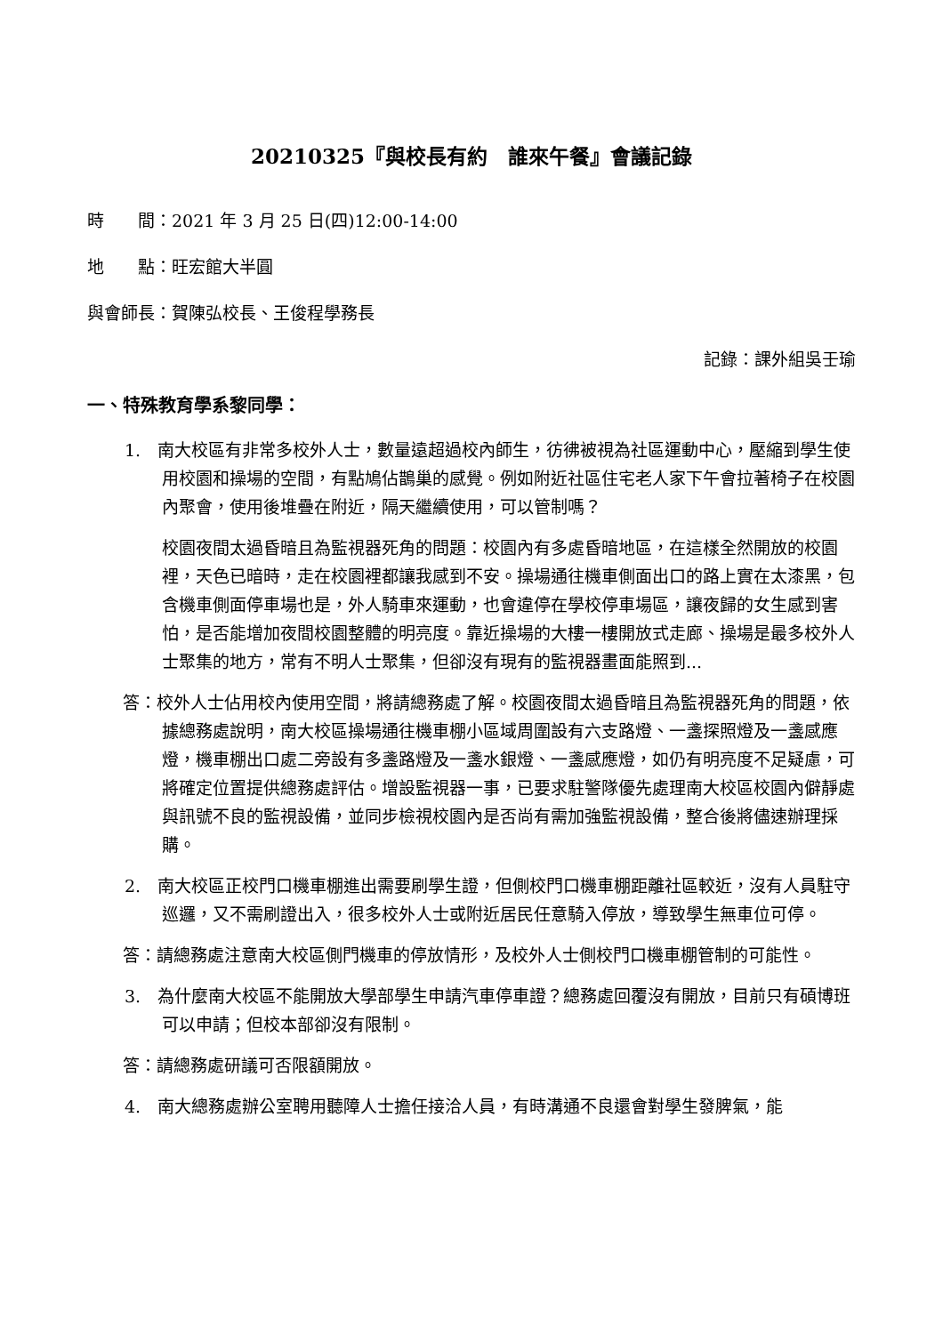20210325『與校長有約　誰來午餐』會議記錄
時　　間：2021 年 3 月 25 日(四)12:00-14:00
地　　點：旺宏館大半圓
與會師長：賀陳弘校長、王俊程學務長
記錄：課外組吳壬瑜
一、特殊教育學系黎同學：
1.　南大校區有非常多校外人士，數量遠超過校內師生，彷彿被視為社區運動中心，壓縮到學生使用校園和操場的空間，有點鳩佔鵲巢的感覺。例如附近社區住宅老人家下午會拉著椅子在校園內聚會，使用後堆疊在附近，隔天繼續使用，可以管制嗎？
校園夜間太過昏暗且為監視器死角的問題：校園內有多處昏暗地區，在這樣全然開放的校園裡，天色已暗時，走在校園裡都讓我感到不安。操場通往機車側面出口的路上實在太漆黑，包含機車側面停車場也是，外人騎車來運動，也會違停在學校停車場區，讓夜歸的女生感到害怕，是否能增加夜間校園整體的明亮度。靠近操場的大樓一樓開放式走廊、操場是最多校外人士聚集的地方，常有不明人士聚集，但卻沒有現有的監視器畫面能照到...
答：校外人士佔用校內使用空間，將請總務處了解。校園夜間太過昏暗且為監視器死角的問題，依據總務處說明，南大校區操場通往機車棚小區域周圍設有六支路燈、一盞探照燈及一盞感應燈，機車棚出口處二旁設有多盞路燈及一盞水銀燈、一盞感應燈，如仍有明亮度不足疑慮，可將確定位置提供總務處評估。增設監視器一事，已要求駐警隊優先處理南大校區校園內僻靜處與訊號不良的監視設備，並同步檢視校園內是否尚有需加強監視設備，整合後將儘速辦理採購。
2.　南大校區正校門口機車棚進出需要刷學生證，但側校門口機車棚距離社區較近，沒有人員駐守巡邏，又不需刷證出入，很多校外人士或附近居民任意騎入停放，導致學生無車位可停。
答：請總務處注意南大校區側門機車的停放情形，及校外人士側校門口機車棚管制的可能性。
3.　為什麼南大校區不能開放大學部學生申請汽車停車證？總務處回覆沒有開放，目前只有碩博班可以申請；但校本部卻沒有限制。
答：請總務處研議可否限額開放。
4.　南大總務處辦公室聘用聽障人士擔任接洽人員，有時溝通不良還會對學生發脾氣，能